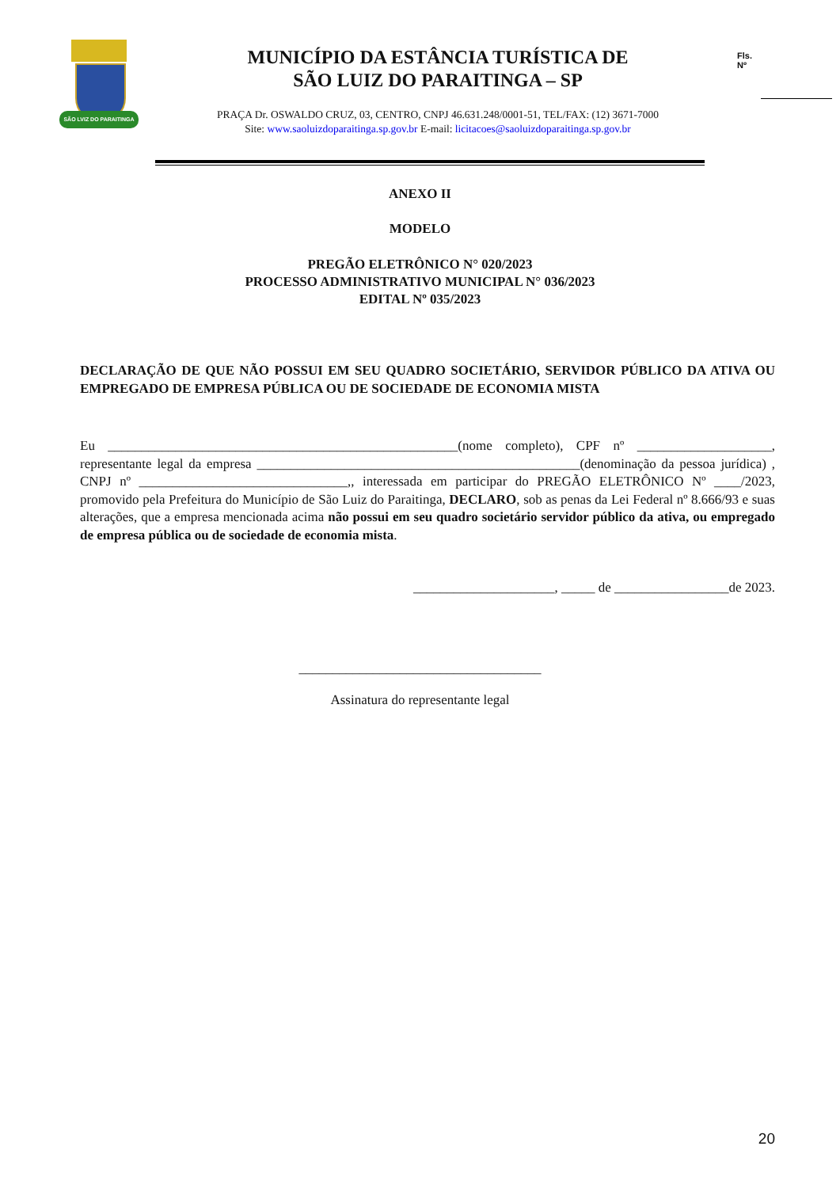SÃO LVIZ DO PARAITINGA
MUNICÍPIO DA ESTÂNCIA TURÍSTICA DE
SÃO LUIZ DO PARAITINGA – SP
PRAÇA Dr. OSWALDO CRUZ, 03, CENTRO, CNPJ 46.631.248/0001-51, TEL/FAX: (12) 3671-7000
Site: www.saoluizdoparaitinga.sp.gov.br E-mail: licitacoes@saoluizdoparaitinga.sp.gov.br
Fls.
Nº
ANEXO II
MODELO
PREGÃO ELETRÔNICO N° 020/2023
PROCESSO ADMINISTRATIVO MUNICIPAL N° 036/2023
EDITAL Nº 035/2023
DECLARAÇÃO DE QUE NÃO POSSUI EM SEU QUADRO SOCIETÁRIO, SERVIDOR PÚBLICO DA ATIVA OU EMPREGADO DE EMPRESA PÚBLICA OU DE SOCIEDADE DE ECONOMIA MISTA
Eu ____________________________________________________(nome completo), CPF nº ____________________, representante legal da empresa ________________________________________________(denominação da pessoa jurídica) , CNPJ nº _______________________________,, interessada em participar do PREGÃO ELETRÔNICO Nº ____/2023, promovido pela Prefeitura do Município de São Luiz do Paraitinga, DECLARO, sob as penas da Lei Federal nº 8.666/93 e suas alterações, que a empresa mencionada acima não possui em seu quadro societário servidor público da ativa, ou empregado de empresa pública ou de sociedade de economia mista.
_____________________, _____ de _________________de 2023.
____________________________________
Assinatura do representante legal
20